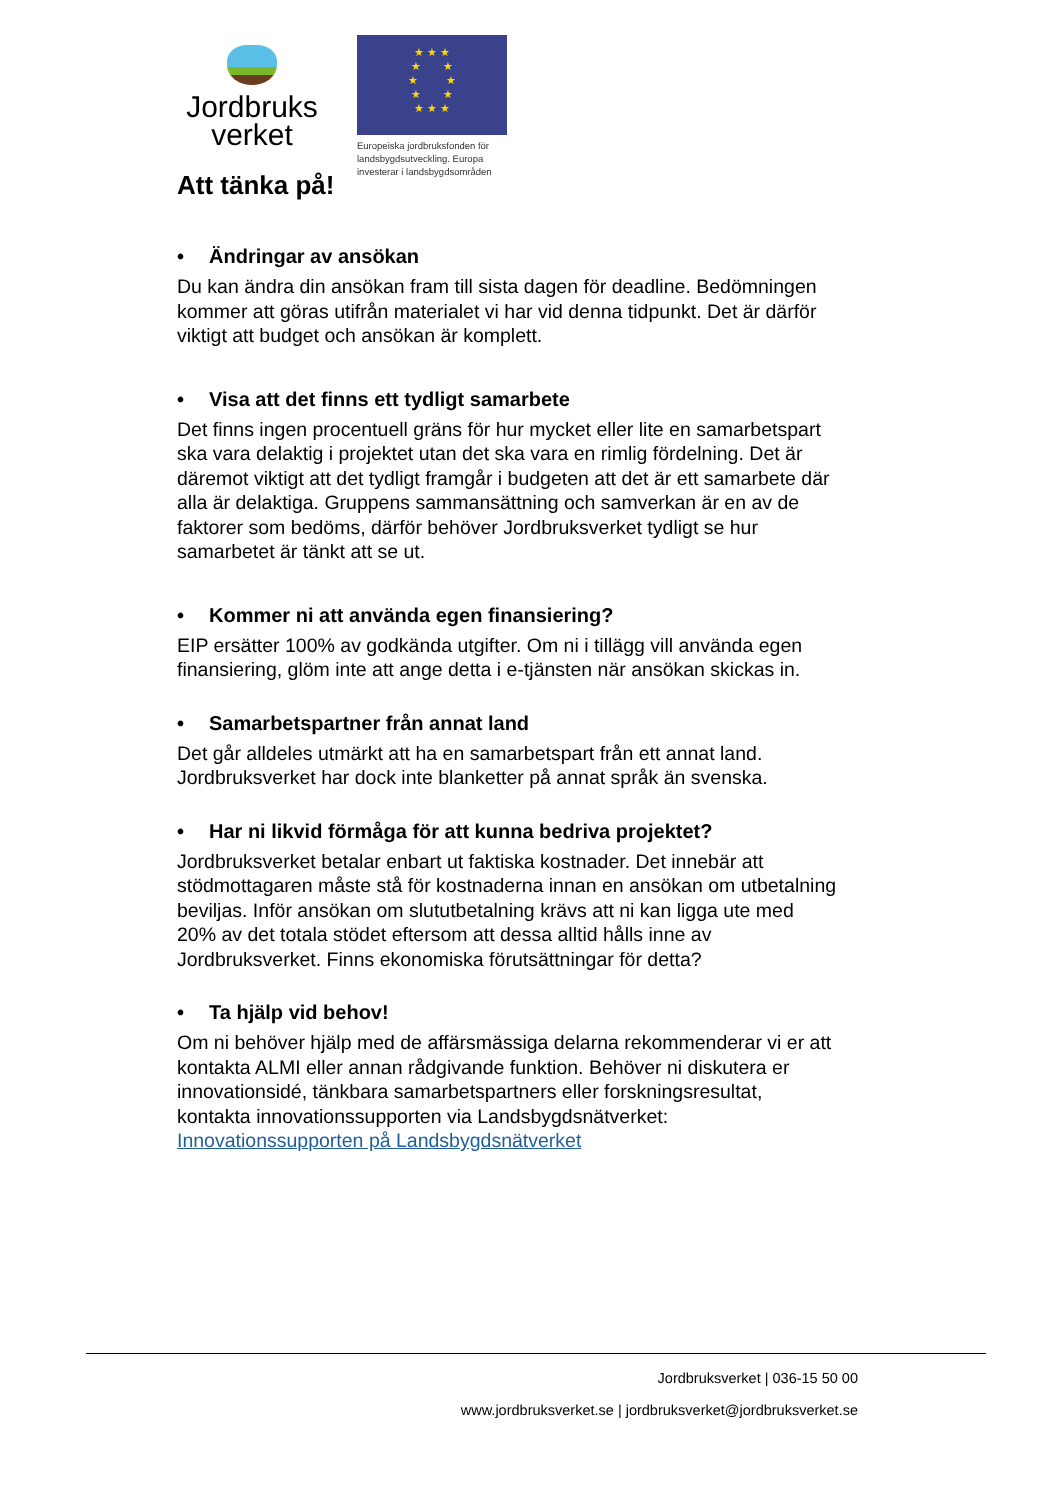Jordbruks
verket
★ ★ ★
★ ★
★ ★
★ ★
★ ★ ★
Europeiska jordbruksfonden för landsbygdsutveckling. Europa investerar i landsbygdsområden
Att tänka på!
• Ändringar av ansökan
Du kan ändra din ansökan fram till sista dagen för deadline. Bedömningen kommer att göras utifrån materialet vi har vid denna tidpunkt. Det är därför viktigt att budget och ansökan är komplett.
• Visa att det finns ett tydligt samarbete
Det finns ingen procentuell gräns för hur mycket eller lite en samarbetspart ska vara delaktig i projektet utan det ska vara en rimlig fördelning. Det är däremot viktigt att det tydligt framgår i budgeten att det är ett samarbete där alla är delaktiga. Gruppens sammansättning och samverkan är en av de faktorer som bedöms, därför behöver Jordbruksverket tydligt se hur samarbetet är tänkt att se ut.
• Kommer ni att använda egen finansiering?
EIP ersätter 100% av godkända utgifter. Om ni i tillägg vill använda egen finansiering, glöm inte att ange detta i e-tjänsten när ansökan skickas in.
• Samarbetspartner från annat land
Det går alldeles utmärkt att ha en samarbetspart från ett annat land. Jordbruksverket har dock inte blanketter på annat språk än svenska.
• Har ni likvid förmåga för att kunna bedriva projektet?
Jordbruksverket betalar enbart ut faktiska kostnader. Det innebär att stödmottagaren måste stå för kostnaderna innan en ansökan om utbetalning beviljas. Inför ansökan om slututbetalning krävs att ni kan ligga ute med 20% av det totala stödet eftersom att dessa alltid hålls inne av Jordbruksverket. Finns ekonomiska förutsättningar för detta?
• Ta hjälp vid behov!
Om ni behöver hjälp med de affärsmässiga delarna rekommenderar vi er att kontakta ALMI eller annan rådgivande funktion. Behöver ni diskutera er innovationsidé, tänkbara samarbetspartners eller forskningsresultat, kontakta innovationssupporten via Landsbygdsnätverket: Innovationssupporten på Landsbygdsnätverket
Jordbruksverket | 036-15 50 00
www.jordbruksverket.se | jordbruksverket@jordbruksverket.se